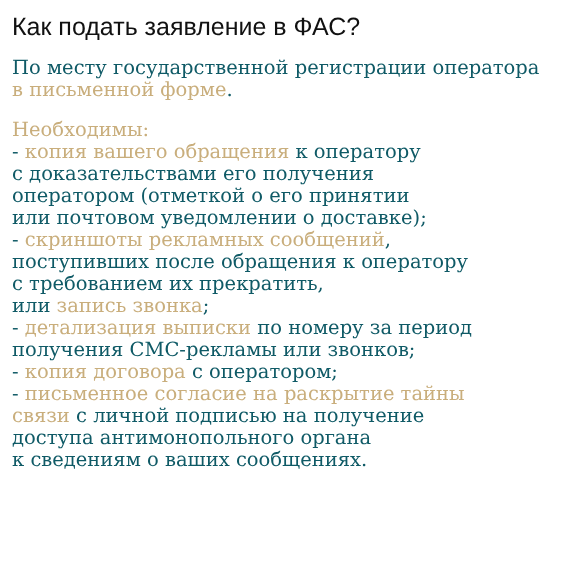Как подать заявление в ФАС?
По месту государственной регистрации оператора в письменной форме.
Необходимы:
- копия вашего обращения к оператору
с доказательствами его получения
оператором (отметкой о его принятии
или почтовом уведомлении о доставке);
- скриншоты рекламных сообщений,
поступивших после обращения к оператору
с требованием их прекратить,
или запись звонка;
- детализация выписки по номеру за период
получения СМС-рекламы или звонков;
- копия договора с оператором;
- письменное согласие на раскрытие тайны
связи с личной подписью на получение
доступа антимонопольного органа
к сведениям о ваших сообщениях.